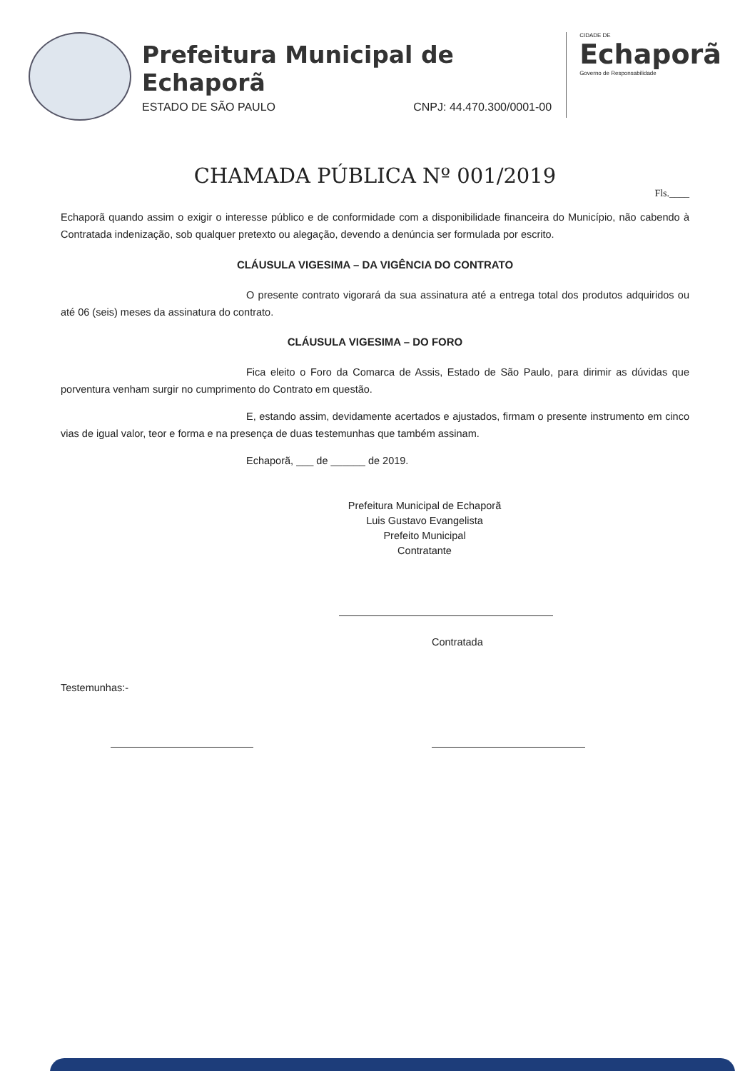Prefeitura Municipal de Echaporã
ESTADO DE SÃO PAULO CNPJ: 44.470.300/0001-00
CIDADE DE
Echaporã
Governo de Responsabilidade
CHAMADA PÚBLICA Nº 001/2019
Fls.____
Echaporã quando assim o exigir o interesse público e de conformidade com a disponibilidade financeira do Município, não cabendo à Contratada indenização, sob qualquer pretexto ou alegação, devendo a denúncia ser formulada por escrito.
CLÁUSULA VIGESIMA – DA VIGÊNCIA DO CONTRATO
O presente contrato vigorará da sua assinatura até a entrega total dos produtos adquiridos ou até 06 (seis) meses da assinatura do contrato.
CLÁUSULA VIGESIMA – DO FORO
Fica eleito o Foro da Comarca de Assis, Estado de São Paulo, para dirimir as dúvidas que porventura venham surgir no cumprimento do Contrato em questão.
E, estando assim, devidamente acertados e ajustados, firmam o presente instrumento em cinco vias de igual valor, teor e forma e na presença de duas testemunhas que também assinam.
Echaporã, ___ de ______ de 2019.
Prefeitura Municipal de Echaporã
Luis Gustavo Evangelista
Prefeito Municipal
Contratante
Contratada
Testemunhas:-